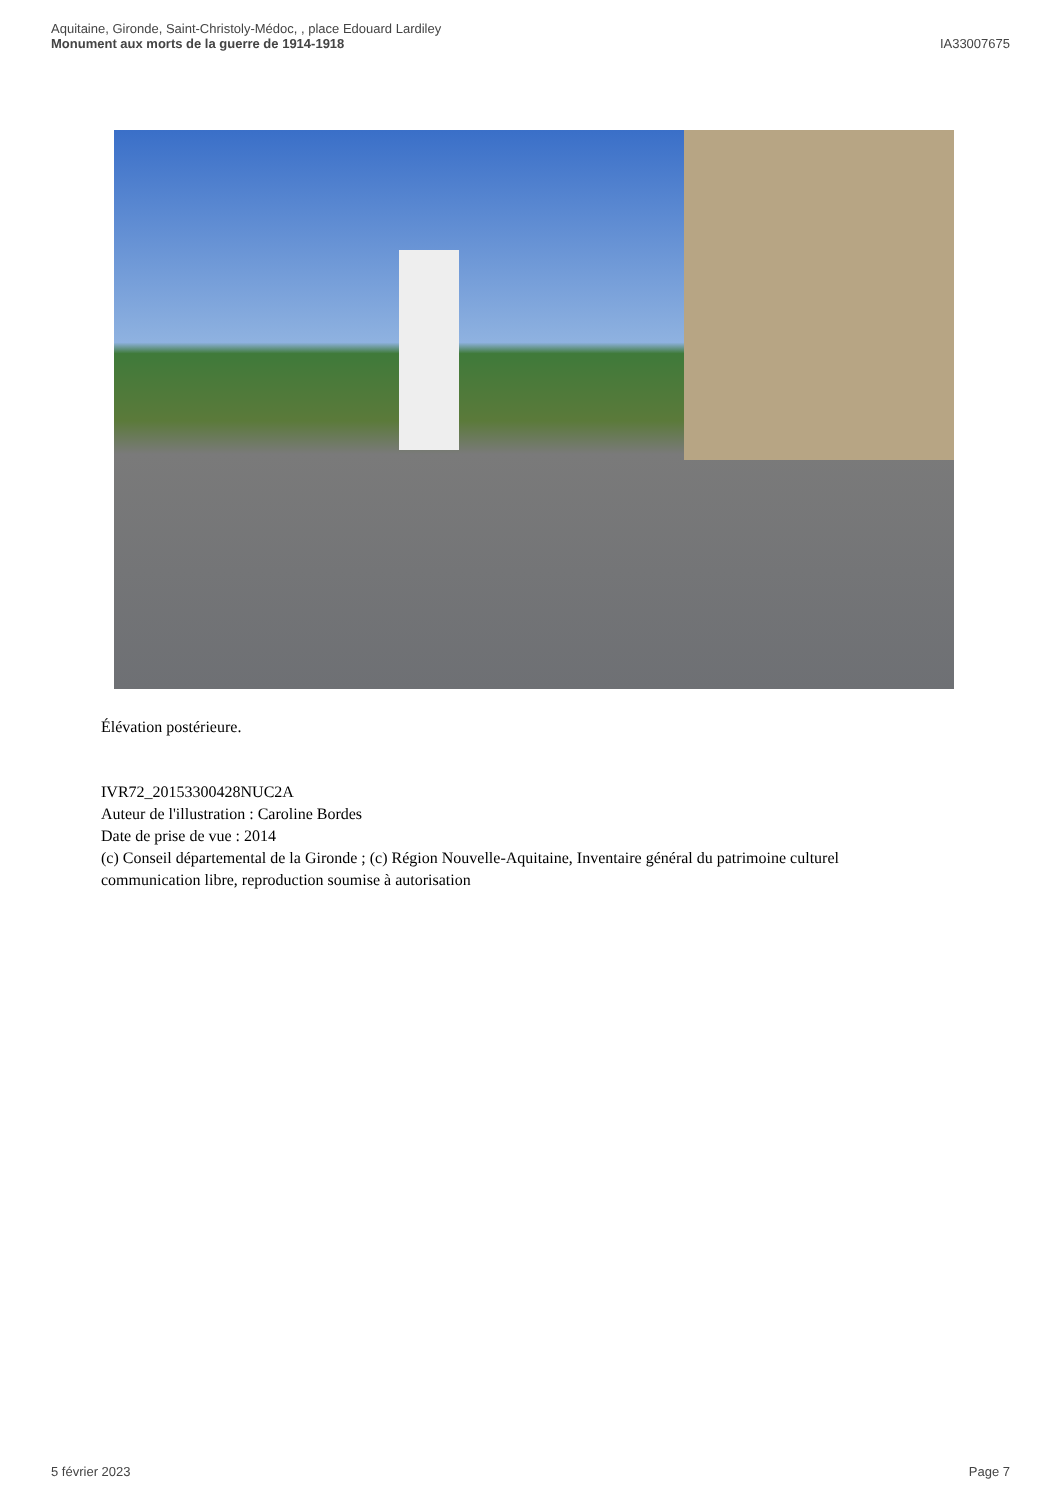Aquitaine, Gironde, Saint-Christoly-Médoc, , place Edouard Lardiley
Monument aux morts de la guerre de 1914-1918
IA33007675
Élévation postérieure.
IVR72_20153300428NUC2A
Auteur de l'illustration : Caroline Bordes
Date de prise de vue : 2014
(c) Conseil départemental de la Gironde ; (c) Région Nouvelle-Aquitaine, Inventaire général du patrimoine culturel
communication libre, reproduction soumise à autorisation
5 février 2023 Page 7